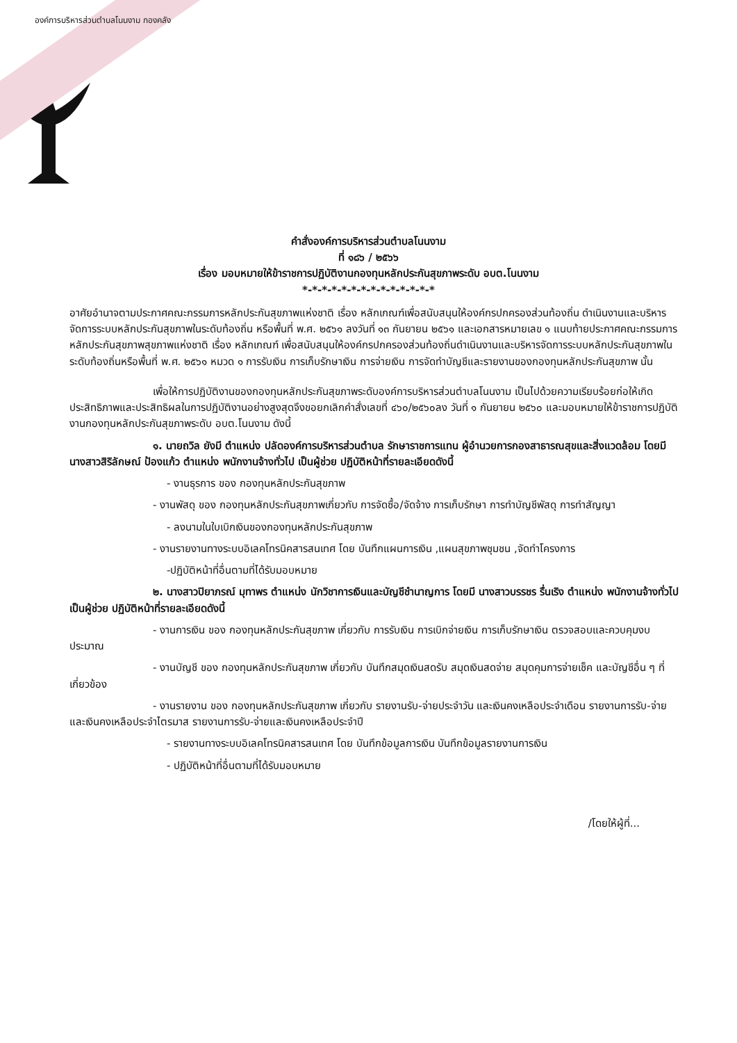องค์การบริหารส่วนตำบลโนนงาม กองคลัง
คำสั่งองค์การบริหารส่วนตำบลโนนงาม
ที่ ๑๘๖ / ๒๕๖๖
เรื่อง มอบหมายให้ข้าราชการปฏิบัติงานกองทุนหลักประกันสุขภาพระดับ อบต.โนนงาม
*-*-*-*-*-*-*-*-*-*-*-*-*-*
อาศัยอำนาจตามประกาศคณะกรรมการหลักประกันสุขภาพแห่งชาติ เรื่อง หลักเกณฑ์เพื่อสนับสนุนให้องค์กรปกครองส่วนท้องถิ่น ดำเนินงานและบริหารจัดการระบบหลักประกันสุขภาพในระดับท้องถิ่น หรือพื้นที่ พ.ศ. ๒๕๖๑ ลงวันที่ ๑๓ กันยายน ๒๕๖๑ และเอกสารหมายเลข ๑ แนบท้ายประกาศคณะกรรมการหลักประกันสุขภาพสุขภาพแห่งชาติ เรื่อง หลักเกณฑ์ เพื่อสนับสนุนให้องค์กรปกครองส่วนท้องถิ่นดำเนินงานและบริหารจัดการระบบหลักประกันสุขภาพในระดับท้องถิ่นหรือพื้นที่ พ.ศ. ๒๕๖๑ หมวด ๑ การรับเงิน การเก็บรักษาเงิน การจ่ายเงิน การจัดทำบัญชีและรายงานของกองทุนหลักประกันสุขภาพ นั้น
เพื่อให้การปฏิบัติงานของกองทุนหลักประกันสุขภาพระดับองค์การบริหารส่วนตำบลโนนงาม เป็นไปด้วยความเรียบร้อยก่อให้เกิดประสิทธิภาพและประสิทธิผลในการปฏิบัติงานอย่างสูงสุดจึงขอยกเลิกคำสั่งเลขที่ ๔๖๐/๒๕๖๐ลง วันที่ ๑ กันยายน ๒๕๖๐ และมอบหมายให้ข้าราชการปฏิบัติงานกองทุนหลักประกันสุขภาพระดับ อบต.โนนงาม ดังนี้
๑. นายถวิล ยังมี ตำแหน่ง ปลัดองค์การบริหารส่วนตำบล รักษาราชการแทน ผู้อำนวยการกองสาธารณสุขและสิ่งแวดล้อม โดยมี นางสาวสิริลักษณ์ ป้องแก้ว ตำแหน่ง พนักงานจ้างทั่วไป เป็นผู้ช่วย ปฏิบัติหน้าที่รายละเอียดดังนี้
- งานธุรการ ของ กองทุนหลักประกันสุขภาพ
- งานพัสดุ ของ กองทุนหลักประกันสุขภาพเกี่ยวกับ การจัดซื้อ/จัดจ้าง การเก็บรักษา การทำบัญชีพัสดุ การทำสัญญา
- ลงนามในใบเบิกเงินของกองทุนหลักประกันสุขภาพ
- งานรายงานทางระบบอิเลคโทรนิคสารสนเทศ โดย บันทึกแผนการเงิน ,แผนสุขภาพชุมชน ,จัดทำโครงการ
-ปฏิบัติหน้าที่อื่นตามที่ได้รับมอบหมาย
๒. นางสาวปิยาภรณ์ มุทาพร ตำแหน่ง นักวิชาการเงินและบัญชีชำนาญการ โดยมี นางสาวบรรชร รื่นเริง ตำแหน่ง พนักงานจ้างทั่วไป เป็นผู้ช่วย ปฏิบัติหน้าที่รายละเอียดดังนี้
- งานการเงิน ของ กองทุนหลักประกันสุขภาพ เกี่ยวกับ การรับเงิน การเบิกจ่ายเงิน การเก็บรักษาเงิน ตรวจสอบและควบคุมงบประมาณ
- งานบัญชี ของ กองทุนหลักประกันสุขภาพ เกี่ยวกับ บันทึกสมุดเงินสดรับ สมุดเงินสดจ่าย สมุดคุมการจ่ายเช็ค และบัญชีอื่น ๆ ที่เกี่ยวข้อง
- งานรายงาน ของ กองทุนหลักประกันสุขภาพ เกี่ยวกับ รายงานรับ-จ่ายประจำวัน และเงินคงเหลือประจำเดือน รายงานการรับ-จ่ายและเงินคงเหลือประจำไตรมาส รายงานการรับ-จ่ายและเงินคงเหลือประจำปี
- รายงานทางระบบอิเลคโทรนิคสารสนเทศ โดย บันทึกข้อมูลการเงิน บันทึกข้อมูลรายงานการเงิน
- ปฏิบัติหน้าที่อื่นตามที่ได้รับมอบหมาย
/โดยให้ผู้ที่...